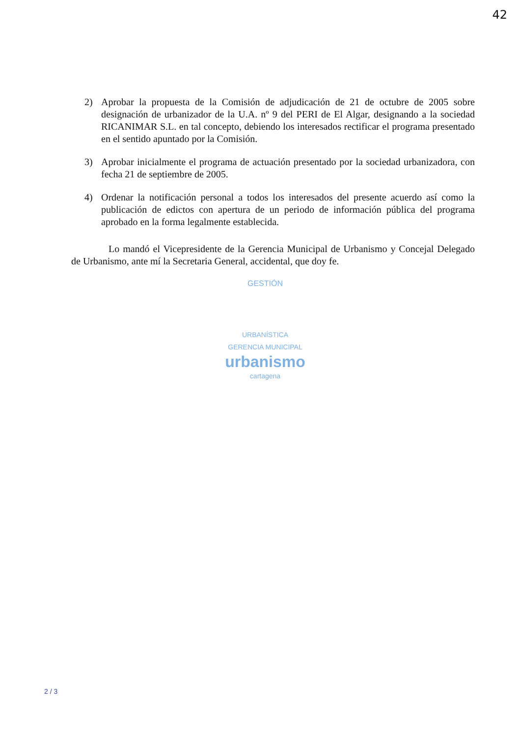42
2) Aprobar la propuesta de la Comisión de adjudicación de 21 de octubre de 2005 sobre designación de urbanizador de la U.A. nº 9 del PERI de El Algar, designando a la sociedad RICANIMAR S.L. en tal concepto, debiendo los interesados rectificar el programa presentado en el sentido apuntado por la Comisión.
3) Aprobar inicialmente el programa de actuación presentado por la sociedad urbanizadora, con fecha 21 de septiembre de 2005.
4) Ordenar la notificación personal a todos los interesados del presente acuerdo así como la publicación de edictos con apertura de un periodo de información pública del programa aprobado en la forma legalmente establecida.
Lo mandó el Vicepresidente de la Gerencia Municipal de Urbanismo y Concejal Delegado de Urbanismo, ante mí la Secretaria General, accidental, que doy fe.
GESTIÓN
URBANÍSTICA
GERENCIA MUNICIPAL
urbanismo
cartagena
2 / 3